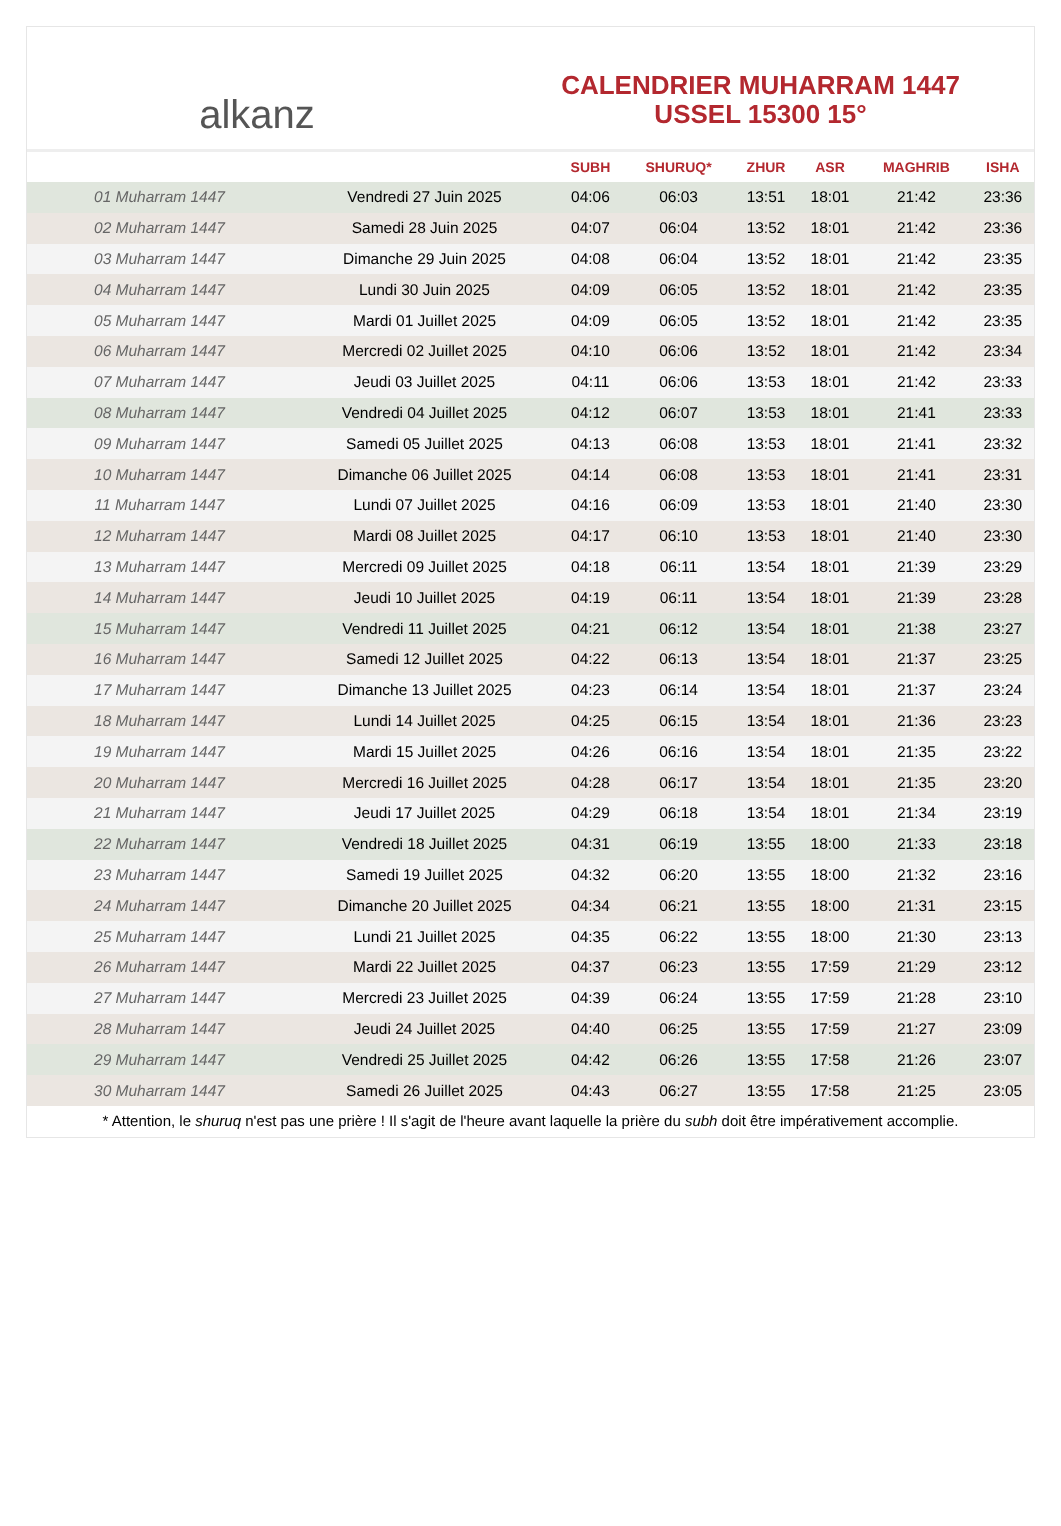alkanz
CALENDRIER MUHARRAM 1447
USSEL 15300 15°
| | | SUBH | SHURUQ* | ZHUR | ASR | MAGHRIB | ISHA |
| --- | --- | --- | --- | --- | --- | --- | --- |
| 01 Muharram 1447 | Vendredi 27 Juin 2025 | 04:06 | 06:03 | 13:51 | 18:01 | 21:42 | 23:36 |
| 02 Muharram 1447 | Samedi 28 Juin 2025 | 04:07 | 06:04 | 13:52 | 18:01 | 21:42 | 23:36 |
| 03 Muharram 1447 | Dimanche 29 Juin 2025 | 04:08 | 06:04 | 13:52 | 18:01 | 21:42 | 23:35 |
| 04 Muharram 1447 | Lundi 30 Juin 2025 | 04:09 | 06:05 | 13:52 | 18:01 | 21:42 | 23:35 |
| 05 Muharram 1447 | Mardi 01 Juillet 2025 | 04:09 | 06:05 | 13:52 | 18:01 | 21:42 | 23:35 |
| 06 Muharram 1447 | Mercredi 02 Juillet 2025 | 04:10 | 06:06 | 13:52 | 18:01 | 21:42 | 23:34 |
| 07 Muharram 1447 | Jeudi 03 Juillet 2025 | 04:11 | 06:06 | 13:53 | 18:01 | 21:42 | 23:33 |
| 08 Muharram 1447 | Vendredi 04 Juillet 2025 | 04:12 | 06:07 | 13:53 | 18:01 | 21:41 | 23:33 |
| 09 Muharram 1447 | Samedi 05 Juillet 2025 | 04:13 | 06:08 | 13:53 | 18:01 | 21:41 | 23:32 |
| 10 Muharram 1447 | Dimanche 06 Juillet 2025 | 04:14 | 06:08 | 13:53 | 18:01 | 21:41 | 23:31 |
| 11 Muharram 1447 | Lundi 07 Juillet 2025 | 04:16 | 06:09 | 13:53 | 18:01 | 21:40 | 23:30 |
| 12 Muharram 1447 | Mardi 08 Juillet 2025 | 04:17 | 06:10 | 13:53 | 18:01 | 21:40 | 23:30 |
| 13 Muharram 1447 | Mercredi 09 Juillet 2025 | 04:18 | 06:11 | 13:54 | 18:01 | 21:39 | 23:29 |
| 14 Muharram 1447 | Jeudi 10 Juillet 2025 | 04:19 | 06:11 | 13:54 | 18:01 | 21:39 | 23:28 |
| 15 Muharram 1447 | Vendredi 11 Juillet 2025 | 04:21 | 06:12 | 13:54 | 18:01 | 21:38 | 23:27 |
| 16 Muharram 1447 | Samedi 12 Juillet 2025 | 04:22 | 06:13 | 13:54 | 18:01 | 21:37 | 23:25 |
| 17 Muharram 1447 | Dimanche 13 Juillet 2025 | 04:23 | 06:14 | 13:54 | 18:01 | 21:37 | 23:24 |
| 18 Muharram 1447 | Lundi 14 Juillet 2025 | 04:25 | 06:15 | 13:54 | 18:01 | 21:36 | 23:23 |
| 19 Muharram 1447 | Mardi 15 Juillet 2025 | 04:26 | 06:16 | 13:54 | 18:01 | 21:35 | 23:22 |
| 20 Muharram 1447 | Mercredi 16 Juillet 2025 | 04:28 | 06:17 | 13:54 | 18:01 | 21:35 | 23:20 |
| 21 Muharram 1447 | Jeudi 17 Juillet 2025 | 04:29 | 06:18 | 13:54 | 18:01 | 21:34 | 23:19 |
| 22 Muharram 1447 | Vendredi 18 Juillet 2025 | 04:31 | 06:19 | 13:55 | 18:00 | 21:33 | 23:18 |
| 23 Muharram 1447 | Samedi 19 Juillet 2025 | 04:32 | 06:20 | 13:55 | 18:00 | 21:32 | 23:16 |
| 24 Muharram 1447 | Dimanche 20 Juillet 2025 | 04:34 | 06:21 | 13:55 | 18:00 | 21:31 | 23:15 |
| 25 Muharram 1447 | Lundi 21 Juillet 2025 | 04:35 | 06:22 | 13:55 | 18:00 | 21:30 | 23:13 |
| 26 Muharram 1447 | Mardi 22 Juillet 2025 | 04:37 | 06:23 | 13:55 | 17:59 | 21:29 | 23:12 |
| 27 Muharram 1447 | Mercredi 23 Juillet 2025 | 04:39 | 06:24 | 13:55 | 17:59 | 21:28 | 23:10 |
| 28 Muharram 1447 | Jeudi 24 Juillet 2025 | 04:40 | 06:25 | 13:55 | 17:59 | 21:27 | 23:09 |
| 29 Muharram 1447 | Vendredi 25 Juillet 2025 | 04:42 | 06:26 | 13:55 | 17:58 | 21:26 | 23:07 |
| 30 Muharram 1447 | Samedi 26 Juillet 2025 | 04:43 | 06:27 | 13:55 | 17:58 | 21:25 | 23:05 |
* Attention, le shuruq n'est pas une prière ! Il s'agit de l'heure avant laquelle la prière du subh doit être impérativement accomplie.